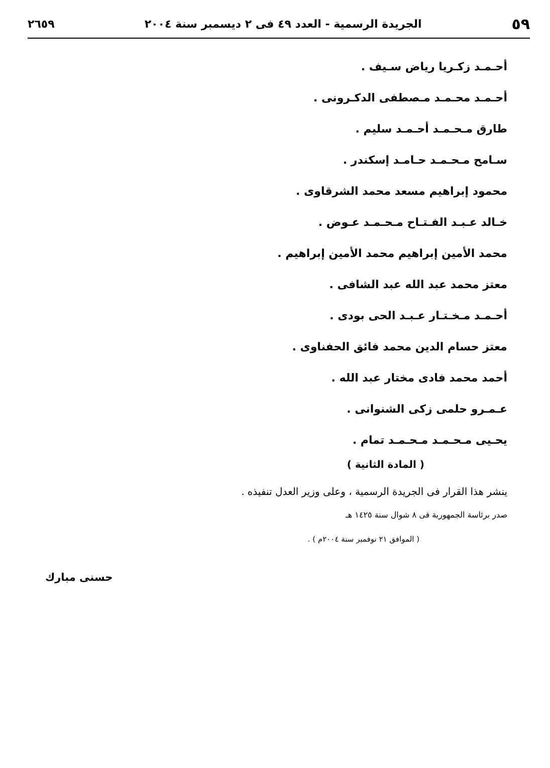٥٩ الجريدة الرسمية - العدد ٤٩ فى ٢ ديسمبر سنة ٢٠٠٤ ٢٦٥٩
أحـمـد زكـريا رياض سـيف .
أحـمـد محـمـد مـصطفى الدكـرونى .
طارق مـحـمـد أحـمـد سليم .
سـامح مـحـمـد حـامـد إسكندر .
محمود إبراهيم مسعد محمد الشرقاوى .
خـالد عـبـد الفـتـاح مـحـمـد عـوض .
محمد الأمين إبراهيم محمد الأمين إبراهيم .
معتز محمد عبد الله عبد الشافى .
أحـمـد مـخـتـار عـبـد الحى بودى .
معتز حسام الدين محمد فائق الحفناوى .
أحمد محمد فادى مختار عبد الله .
عـمـرو حلمى زكى الشنوانى .
يحـيى مـحـمـد مـحـمـد تمام .
( المادة الثانية )
ينشر هذا القرار فى الجريدة الرسمية ، وعلى وزير العدل تنفيذه .
صدر برئاسة الجمهورية فى ٨ شوال سنة ١٤٢٥ هـ
( الموافق ٢١ نوفمبر سنة ٢٠٠٤م ) .
حسنى مبارك